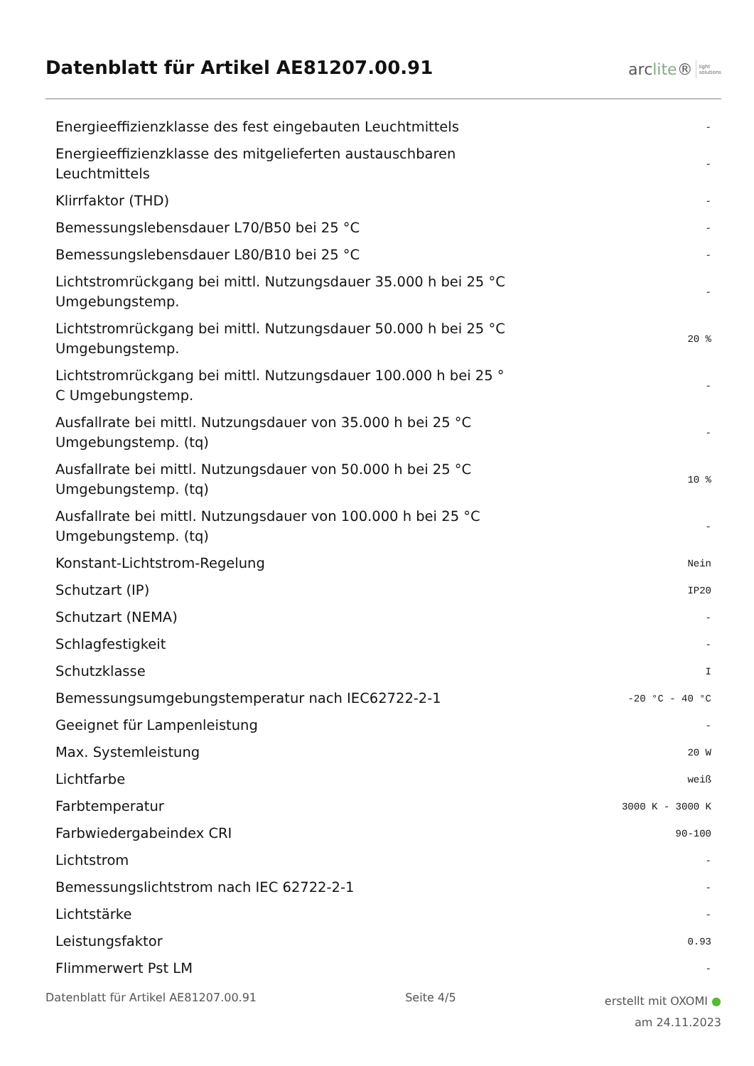Datenblatt für Artikel AE81207.00.91
arclite®
light
solutions
| Energieeffizienzklasse des fest eingebauten Leuchtmittels | - |
| Energieeffizienzklasse des mitgelieferten austauschbaren Leuchtmittels | - |
| Klirrfaktor (THD) | - |
| Bemessungslebensdauer L70/B50 bei 25 °C | - |
| Bemessungslebensdauer L80/B10 bei 25 °C | - |
| Lichtstromrückgang bei mittl. Nutzungsdauer 35.000 h bei 25 °C Umgebungstemp. | - |
| Lichtstromrückgang bei mittl. Nutzungsdauer 50.000 h bei 25 °C Umgebungstemp. | 20 % |
| Lichtstromrückgang bei mittl. Nutzungsdauer 100.000 h bei 25 ° C Umgebungstemp. | - |
| Ausfallrate bei mittl. Nutzungsdauer von 35.000 h bei 25 °C Umgebungstemp. (tq) | - |
| Ausfallrate bei mittl. Nutzungsdauer von 50.000 h bei 25 °C Umgebungstemp. (tq) | 10 % |
| Ausfallrate bei mittl. Nutzungsdauer von 100.000 h bei 25 °C Umgebungstemp. (tq) | - |
| Konstant-Lichtstrom-Regelung | Nein |
| Schutzart (IP) | IP20 |
| Schutzart (NEMA) | - |
| Schlagfestigkeit | - |
| Schutzklasse | I |
| Bemessungsumgebungstemperatur nach IEC62722-2-1 | -20 °C - 40 °C |
| Geeignet für Lampenleistung | - |
| Max. Systemleistung | 20 W |
| Lichtfarbe | weiß |
| Farbtemperatur | 3000 K - 3000 K |
| Farbwiedergabeindex CRI | 90-100 |
| Lichtstrom | - |
| Bemessungslichtstrom nach IEC 62722-2-1 | - |
| Lichtstärke | - |
| Leistungsfaktor | 0.93 |
| Flimmerwert Pst LM | - |
Datenblatt für Artikel AE81207.00.91
Seite 4/5
erstellt mit OXOMI ●
am 24.11.2023